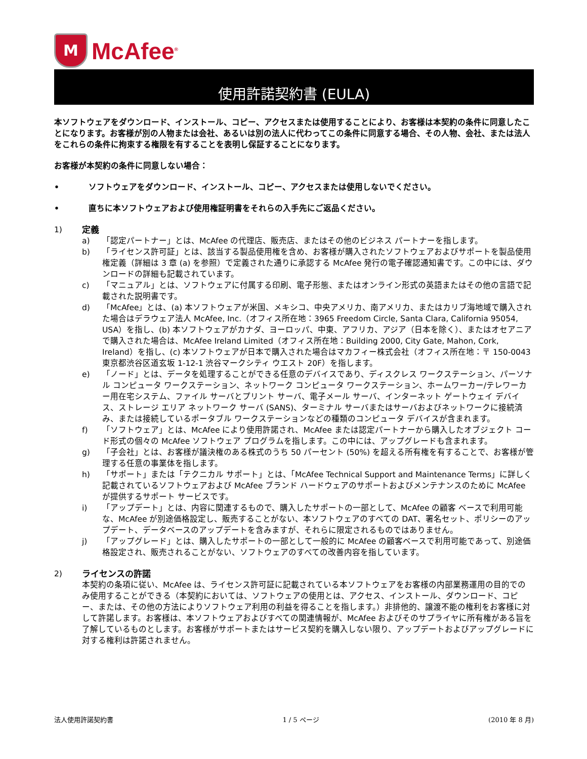M
McAfee<sup>®</sup>
使用許諾契約書 (EULA)
本ソフトウェアをダウンロード、インストール、コピー、アクセスまたは使用することにより、お客様は本契約の条件に同意したことになります。お客様が別の人物または会社、あるいは別の法人に代わってこの条件に同意する場合、その人物、会社、または法人をこれらの条件に拘束する権限を有することを表明し保証することになります。
お客様が本契約の条件に同意しない場合：
• ソフトウェアをダウンロード、インストール、コピー、アクセスまたは使用しないでください。
• 直ちに本ソフトウェアおよび使用権証明書をそれらの入手先にご返品ください。
1) 定義
a) 「認定パートナー」とは、McAfee の代理店、販売店、またはその他のビジネス パートナーを指します。
b) 「ライセンス許可証」とは、該当する製品使用権を含め、お客様が購入されたソフトウェアおよびサポートを製品使用権定義（詳細は 3 章 (a) を参照）で定義された通りに承認する McAfee 発行の電子確認通知書です。この中には、ダウンロードの詳細も記載されています。
c) 「マニュアル」とは、ソフトウェアに付属する印刷、電子形態、またはオンライン形式の英語またはその他の言語で記載された説明書です。
d) 「McAfee」とは、(a) 本ソフトウェアが米国、メキシコ、中央アメリカ、南アメリカ、またはカリブ海地域で購入された場合はデラウェア法人 McAfee, Inc.（オフィス所在地：3965 Freedom Circle, Santa Clara, California 95054, USA）を指し、(b) 本ソフトウェアがカナダ、ヨーロッパ、中東、アフリカ、アジア（日本を除く）、またはオセアニアで購入された場合は、McAfee Ireland Limited（オフィス所在地：Building 2000, City Gate, Mahon, Cork, Ireland）を指し、(c) 本ソフトウェアが日本で購入された場合はマカフィー株式会社（オフィス所在地：〒 150-0043 東京都渋谷区道玄坂 1-12-1 渋谷マークシティ ウエスト 20F）を指します。
e) 「ノード」とは、データを処理することができる任意のデバイスであり、ディスクレス ワークステーション、パーソナル コンピュータ ワークステーション、ネットワーク コンピュータ ワークステーション、ホームワーカー/テレワーカー用在宅システム、ファイル サーバとプリント サーバ、電子メール サーバ、インターネット ゲートウェイ デバイス、ストレージ エリア ネットワーク サーバ (SANS)、ターミナル サーバまたはサーバおよびネットワークに接続済み、または接続しているポータブル ワークステーションなどの種類のコンピュータ デバイスが含まれます。
f) 「ソフトウェア」とは、McAfee により使用許諾され、McAfee または認定パートナーから購入したオブジェクト コード形式の個々の McAfee ソフトウェア プログラムを指します。この中には、アップグレードも含まれます。
g) 「子会社」とは、お客様が議決権のある株式のうち 50 パーセント (50%) を超える所有権を有することで、お客様が管理する任意の事業体を指します。
h) 「サポート」または「テクニカル サポート」とは、「McAfee Technical Support and Maintenance Terms」に詳しく記載されているソフトウェアおよび McAfee ブランド ハードウェアのサポートおよびメンテナンスのために McAfee が提供するサポート サービスです。
i) 「アップデート」とは、内容に関連するもので、購入したサポートの一部として、McAfee の顧客 ベースで利用可能な、McAfee が別途価格設定し、販売することがない、本ソフトウェアのすべての DAT、署名セット、ポリシーのアップデート、データベースのアップデートを含みますが、それらに限定されるものではありません。
j) 「アップグレード」とは、購入したサポートの一部として一般的に McAfee の顧客ベースで利用可能であって、別途価格設定され、販売されることがない、ソフトウェアのすべての改善内容を指しています。
2) ライセンスの許諾
本契約の条項に従い、McAfee は、ライセンス許可証に記載されている本ソフトウェアをお客様の内部業務運用の目的でのみ使用することができる（本契約においては、ソフトウェアの使用とは、アクセス、インストール、ダウンロード、コピー、または、その他の方法によりソフトウェア利用の利益を得ることを指します。）非排他的、譲渡不能の権利をお客様に対して許諾します。お客様は、本ソフトウェアおよびすべての関連情報が、McAfee およびそのサプライヤに所有権がある旨を了解しているものとします。お客様がサポートまたはサービス契約を購入しない限り、アップデートおよびアップグレードに対する権利は許諾されません。
法人使用許諾契約書 1 / 5 ページ (2010 年 8 月)